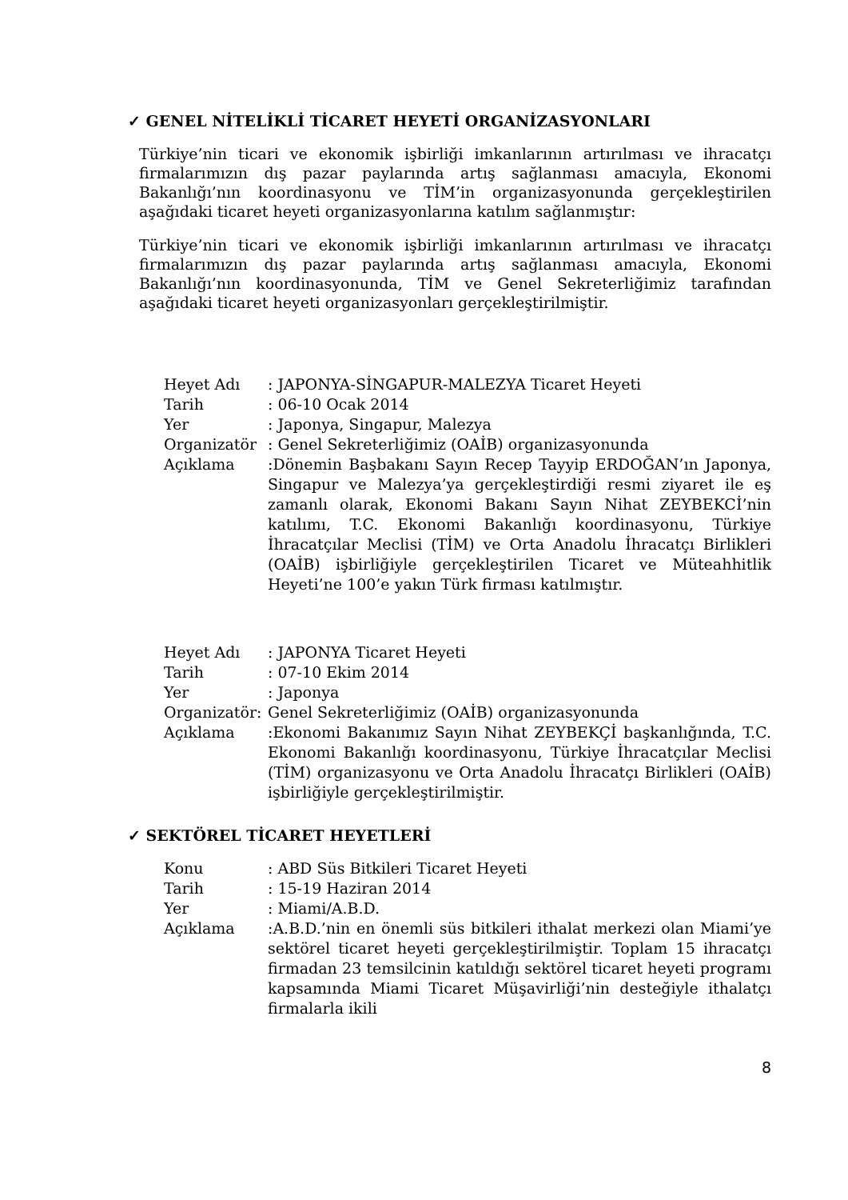✓ GENEL NİTELİKLİ TİCARET HEYETİ ORGANİZASYONLARI
Türkiye’nin ticari ve ekonomik işbirliği imkanlarının artırılması ve ihracatçı firmalarımızın dış pazar paylarında artış sağlanması amacıyla, Ekonomi Bakanlığı’nın koordinasyonu ve TİM’in organizasyonunda gerçekleştirilen aşağıdaki ticaret heyeti organizasyonlarına katılım sağlanmıştır:
Türkiye’nin ticari ve ekonomik işbirliği imkanlarının artırılması ve ihracatçı firmalarımızın dış pazar paylarında artış sağlanması amacıyla, Ekonomi Bakanlığı’nın koordinasyonunda, TİM ve Genel Sekreterliğimiz tarafından aşağıdaki ticaret heyeti organizasyonları gerçekleştirilmiştir.
Heyet Adı: JAPONYA-SİNGAPUR-MALEZYA Ticaret Heyeti
Tarih: 06-10 Ocak 2014
Yer: Japonya, Singapur, Malezya
Organizatör: Genel Sekreterliğimiz (OAİB) organizasyonunda
Açıklama:Dönemin Başbakanı Sayın Recep Tayyip ERDOĞAN’ın Japonya, Singapur ve Malezya’ya gerçekleştirdiği resmi ziyaret ile eş zamanlı olarak, Ekonomi Bakanı Sayın Nihat ZEYBEKCİ’nin katılımı, T.C. Ekonomi Bakanlığı koordinasyonu, Türkiye İhracatçılar Meclisi (TİM) ve Orta Anadolu İhracatçı Birlikleri (OAİB) işbirliğiyle gerçekleştirilen Ticaret ve Müteahhitlik Heyeti’ne 100’e yakın Türk firması katılmıştır.
Heyet Adı: JAPONYA Ticaret Heyeti
Tarih: 07-10 Ekim 2014
Yer: Japonya
Organizatör: Genel Sekreterliğimiz (OAİB) organizasyonunda
Açıklama:Ekonomi Bakanımız Sayın Nihat ZEYBEKÇİ başkanlığında, T.C. Ekonomi Bakanlığı koordinasyonu, Türkiye İhracatçılar Meclisi (TİM) organizasyonu ve Orta Anadolu İhracatçı Birlikleri (OAİB) işbirliğiyle gerçekleştirilmiştir.
✓ SEKTÖREL TİCARET HEYETLERİ
Konu: ABD Süs Bitkileri Ticaret Heyeti
Tarih: 15-19 Haziran 2014
Yer: Miami/A.B.D.
Açıklama:A.B.D.’nin en önemli süs bitkileri ithalat merkezi olan Miami’ye sektörel ticaret heyeti gerçekleştirilmiştir. Toplam 15 ihracatçı firmadan 23 temsilcinin katıldığı sektörel ticaret heyeti programı kapsamında Miami Ticaret Müşavirliği’nin desteğiyle ithalatçı firmalarla ikili
8